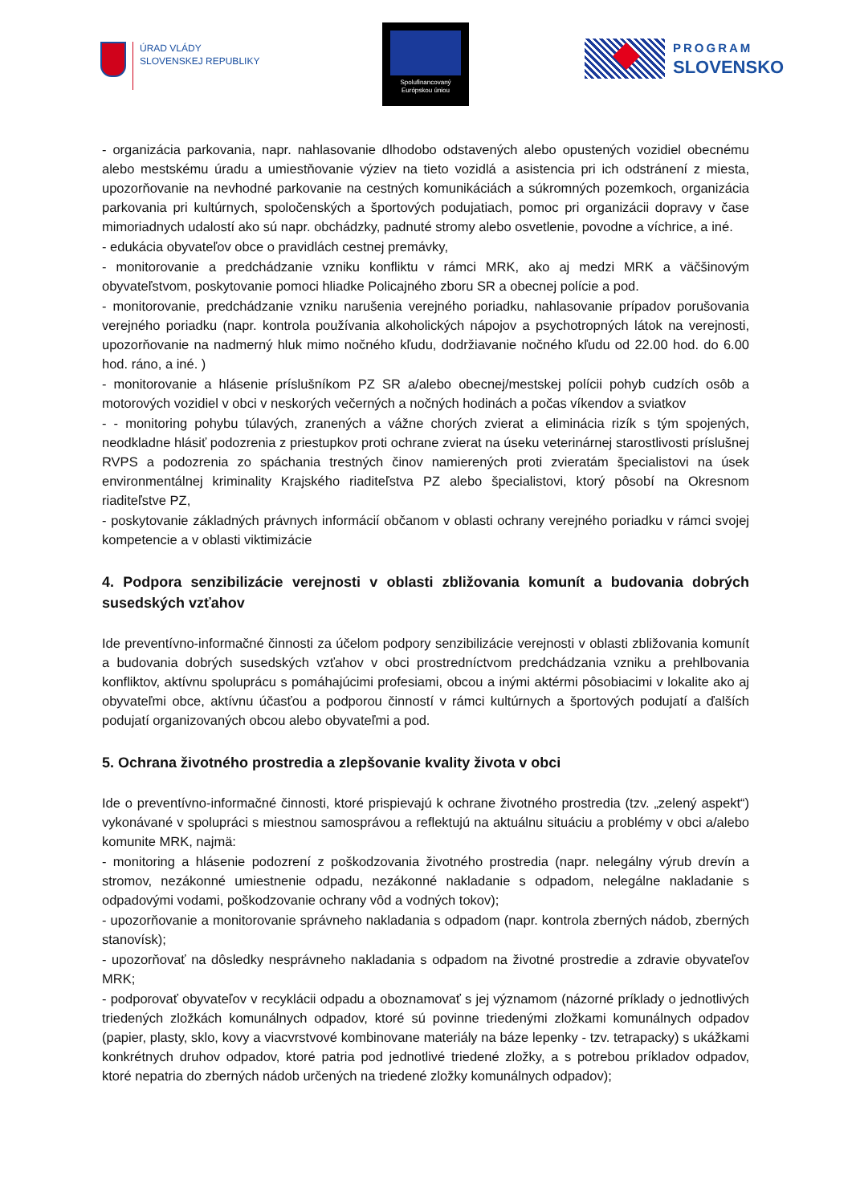ÚRAD VLÁDY
SLOVENSKEJ REPUBLIKY
Spolufinancovaný
Európskou úniou
PROGRAM
SLOVENSKO
- organizácia parkovania, napr. nahlasovanie dlhodobo odstavených alebo opustených vozidiel obecnému alebo mestskému úradu a umiestňovanie výziev na tieto vozidlá a asistencia pri ich odstránení z miesta, upozorňovanie na nevhodné parkovanie na cestných komunikáciách a súkromných pozemkoch, organizácia parkovania pri kultúrnych, spoločenských a športových podujatiach, pomoc pri organizácii dopravy v čase mimoriadnych udalostí ako sú napr. obchádzky, padnuté stromy alebo osvetlenie, povodne a víchrice, a iné.
- edukácia obyvateľov obce o pravidlách cestnej premávky,
- monitorovanie a predchádzanie vzniku konfliktu v rámci MRK, ako aj medzi MRK a väčšinovým obyvateľstvom, poskytovanie pomoci hliadke Policajného zboru SR a obecnej polície a pod.
- monitorovanie, predchádzanie vzniku narušenia verejného poriadku, nahlasovanie prípadov porušovania verejného poriadku (napr. kontrola používania alkoholických nápojov a psychotropných látok na verejnosti, upozorňovanie na nadmerný hluk mimo nočného kľudu, dodržiavanie nočného kľudu od 22.00 hod. do 6.00 hod. ráno, a iné. )
- monitorovanie a hlásenie príslušníkom PZ SR a/alebo obecnej/mestskej polícii pohyb cudzích osôb a motorových vozidiel v obci v neskorých večerných a nočných hodinách a počas víkendov a sviatkov
- - monitoring pohybu túlavých, zranených a vážne chorých zvierat a eliminácia rizík s tým spojených, neodkladne hlásiť podozrenia z priestupkov proti ochrane zvierat na úseku veterinárnej starostlivosti príslušnej RVPS a podozrenia zo spáchania trestných činov namierených proti zvieratám špecialistovi na úsek environmentálnej kriminality Krajského riaditeľstva PZ alebo špecialistovi, ktorý pôsobí na Okresnom riaditeľstve PZ,
- poskytovanie základných právnych informácií občanom v oblasti ochrany verejného poriadku v rámci svojej kompetencie a v oblasti viktimizácie
4. Podpora senzibilizácie verejnosti v oblasti zbližovania komunít a budovania dobrých susedských vzťahov
Ide preventívno-informačné činnosti za účelom podpory senzibilizácie verejnosti v oblasti zbližovania komunít a budovania dobrých susedských vzťahov v obci prostredníctvom predchádzania vzniku a prehlbovania konfliktov, aktívnu spoluprácu s pomáhajúcimi profesiami, obcou a inými aktérmi pôsobiacimi v lokalite ako aj obyvateľmi obce, aktívnu účasťou a podporou činností v rámci kultúrnych a športových podujatí a ďalších podujatí organizovaných obcou alebo obyvateľmi a pod.
5. Ochrana životného prostredia a zlepšovanie kvality života v obci
Ide o preventívno-informačné činnosti, ktoré prispievajú k ochrane životného prostredia (tzv. „zelený aspekt“) vykonávané v spolupráci s miestnou samosprávou a reflektujú na aktuálnu situáciu a problémy v obci a/alebo komunite MRK, najmä:
- monitoring a hlásenie podozrení z poškodzovania životného prostredia (napr. nelegálny výrub drevín a stromov, nezákonné umiestnenie odpadu, nezákonné nakladanie s odpadom, nelegálne nakladanie s odpadovými vodami, poškodzovanie ochrany vôd a vodných tokov);
- upozorňovanie a monitorovanie správneho nakladania s odpadom (napr. kontrola zberných nádob, zberných stanovísk);
- upozorňovať na dôsledky nesprávneho nakladania s odpadom na životné prostredie a zdravie obyvateľov MRK;
- podporovať obyvateľov v recyklácii odpadu a oboznamovať s jej významom (názorné príklady o jednotlivých triedených zložkách komunálnych odpadov, ktoré sú povinne triedenými zložkami komunálnych odpadov (papier, plasty, sklo, kovy a viacvrstvové kombinovane materiály na báze lepenky - tzv. tetrapacky) s ukážkami konkrétnych druhov odpadov, ktoré patria pod jednotlivé triedené zložky, a s potrebou príkladov odpadov, ktoré nepatria do zberných nádob určených na triedené zložky komunálnych odpadov);